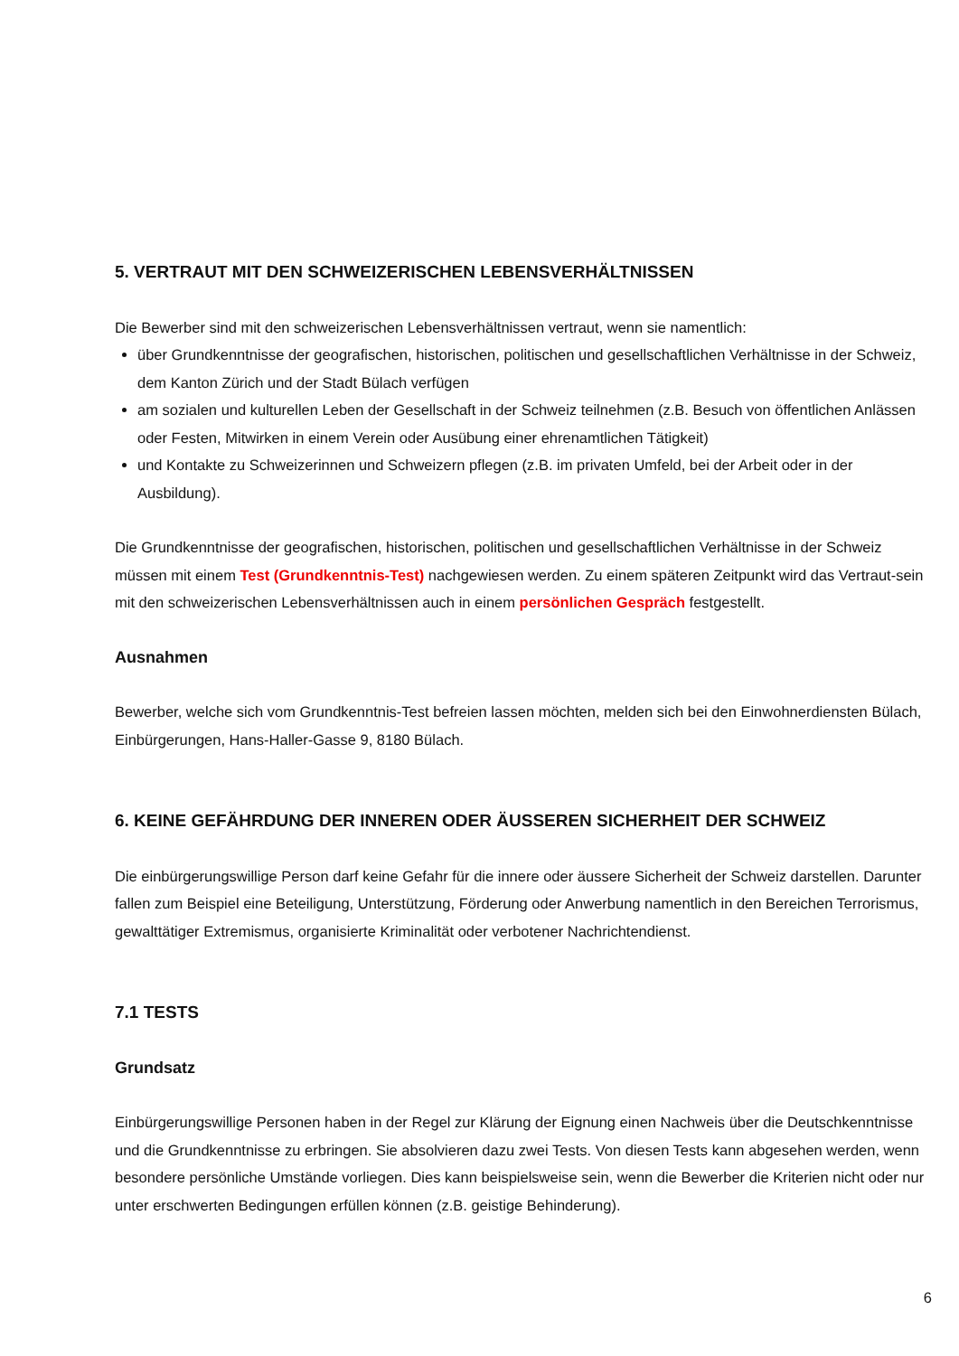5. VERTRAUT MIT DEN SCHWEIZERISCHEN LEBENSVERHÄLTNISSEN
Die Bewerber sind mit den schweizerischen Lebensverhältnissen vertraut, wenn sie namentlich:
über Grundkenntnisse der geografischen, historischen, politischen und gesellschaftlichen Verhältnisse in der Schweiz, dem Kanton Zürich und der Stadt Bülach verfügen
am sozialen und kulturellen Leben der Gesellschaft in der Schweiz teilnehmen (z.B. Besuch von öffentlichen Anlässen oder Festen, Mitwirken in einem Verein oder Ausübung einer ehrenamtlichen Tätigkeit)
und Kontakte zu Schweizerinnen und Schweizern pflegen (z.B. im privaten Umfeld, bei der Arbeit oder in der Ausbildung).
Die Grundkenntnisse der geografischen, historischen, politischen und gesellschaftlichen Verhältnisse in der Schweiz müssen mit einem Test (Grundkenntnis-Test) nachgewiesen werden. Zu einem späteren Zeitpunkt wird das Vertraut-sein mit den schweizerischen Lebensverhältnissen auch in einem persönlichen Gespräch festgestellt.
Ausnahmen
Bewerber, welche sich vom Grundkenntnis-Test befreien lassen möchten, melden sich bei den Einwohnerdiensten Bülach, Einbürgerungen, Hans-Haller-Gasse 9, 8180 Bülach.
6. KEINE GEFÄHRDUNG DER INNEREN ODER ÄUSSEREN SICHERHEIT DER SCHWEIZ
Die einbürgerungswillige Person darf keine Gefahr für die innere oder äussere Sicherheit der Schweiz darstellen. Darunter fallen zum Beispiel eine Beteiligung, Unterstützung, Förderung oder Anwerbung namentlich in den Bereichen Terrorismus, gewalttätiger Extremismus, organisierte Kriminalität oder verbotener Nachrichtendienst.
7.1 TESTS
Grundsatz
Einbürgerungswillige Personen haben in der Regel zur Klärung der Eignung einen Nachweis über die Deutschkenntnisse und die Grundkenntnisse zu erbringen. Sie absolvieren dazu zwei Tests. Von diesen Tests kann abgesehen werden, wenn besondere persönliche Umstände vorliegen. Dies kann beispielsweise sein, wenn die Bewerber die Kriterien nicht oder nur unter erschwerten Bedingungen erfüllen können (z.B. geistige Behinderung).
6